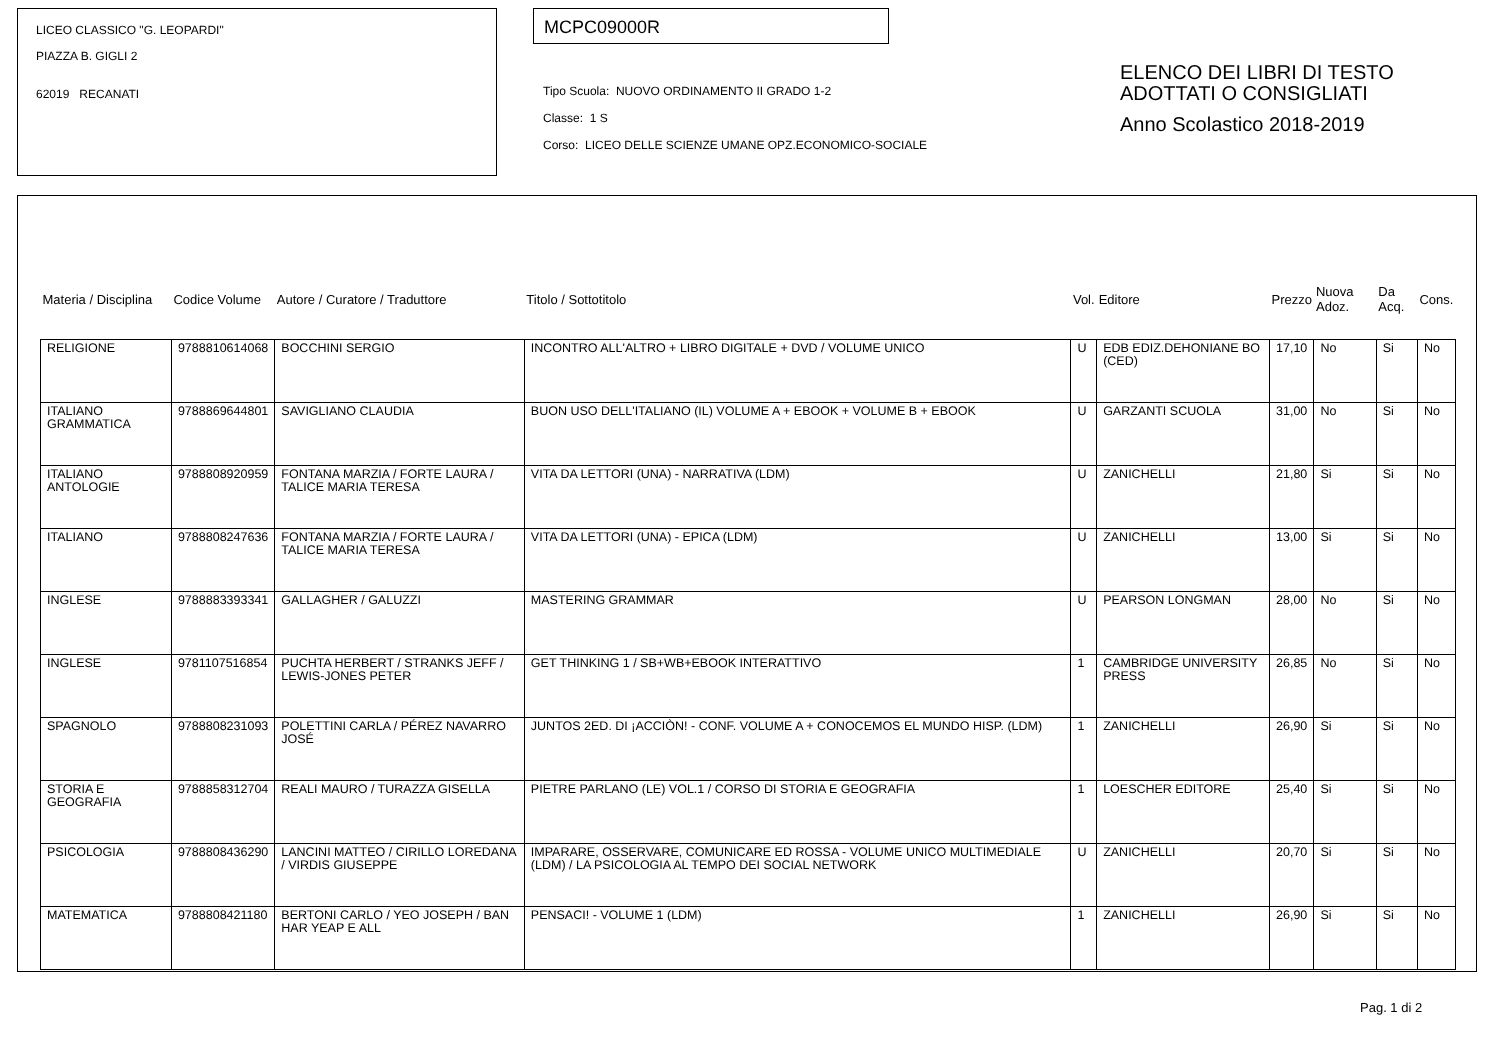LICEO CLASSICO "G. LEOPARDI"
PIAZZA B. GIGLI 2
62019 RECANATI
MCPC09000R
Tipo Scuola: NUOVO ORDINAMENTO II GRADO 1-2
Classe: 1 S
Corso: LICEO DELLE SCIENZE UMANE OPZ.ECONOMICO-SOCIALE
ELENCO DEI LIBRI DI TESTO
ADOTTATI O CONSIGLIATI
Anno Scolastico 2018-2019
| Materia / Disciplina | Codice Volume | Autore / Curatore / Traduttore | Titolo / Sottotitolo | Vol. | Editore | Prezzo | Nuova Adoz. | Da Acq. | Cons. |
| --- | --- | --- | --- | --- | --- | --- | --- | --- | --- |
| RELIGIONE | 9788810614068 | BOCCHINI SERGIO | INCONTRO ALL'ALTRO + LIBRO DIGITALE + DVD / VOLUME UNICO | U | EDB EDIZ.DEHONIANE BO (CED) | 17,10 | No | Si | No |
| ITALIANO GRAMMATICA | 9788869644801 | SAVIGLIANO CLAUDIA | BUON USO DELL'ITALIANO (IL) VOLUME A + EBOOK + VOLUME B + EBOOK | U | GARZANTI SCUOLA | 31,00 | No | Si | No |
| ITALIANO ANTOLOGIE | 9788808920959 | FONTANA MARZIA / FORTE LAURA / TALICE MARIA TERESA | VITA DA LETTORI (UNA) - NARRATIVA (LDM) | U | ZANICHELLI | 21,80 | Si | Si | No |
| ITALIANO | 9788808247636 | FONTANA MARZIA / FORTE LAURA / TALICE MARIA TERESA | VITA DA LETTORI (UNA) - EPICA (LDM) | U | ZANICHELLI | 13,00 | Si | Si | No |
| INGLESE | 9788883393341 | GALLAGHER / GALUZZI | MASTERING GRAMMAR | U | PEARSON LONGMAN | 28,00 | No | Si | No |
| INGLESE | 9781107516854 | PUCHTA HERBERT / STRANKS JEFF / LEWIS-JONES PETER | GET THINKING 1 / SB+WB+EBOOK INTERATTIVO | 1 | CAMBRIDGE UNIVERSITY PRESS | 26,85 | No | Si | No |
| SPAGNOLO | 9788808231093 | POLETTINI CARLA / PÉREZ NAVARRO JOSÉ | JUNTOS 2ED. DI ¡ACCIÒN! - CONF. VOLUME A + CONOCEMOS EL MUNDO HISP. (LDM) | 1 | ZANICHELLI | 26,90 | Si | Si | No |
| STORIA E GEOGRAFIA | 9788858312704 | REALI MAURO / TURAZZA GISELLA | PIETRE PARLANO (LE) VOL.1 / CORSO DI STORIA E GEOGRAFIA | 1 | LOESCHER EDITORE | 25,40 | Si | Si | No |
| PSICOLOGIA | 9788808436290 | LANCINI MATTEO / CIRILLO LOREDANA / VIRDIS GIUSEPPE | IMPARARE, OSSERVARE, COMUNICARE ED ROSSA - VOLUME UNICO MULTIMEDIALE (LDM) / LA PSICOLOGIA AL TEMPO DEI SOCIAL NETWORK | U | ZANICHELLI | 20,70 | Si | Si | No |
| MATEMATICA | 9788808421180 | BERTONI CARLO / YEO JOSEPH / BAN HAR YEAP E ALL | PENSACI! - VOLUME 1 (LDM) | 1 | ZANICHELLI | 26,90 | Si | Si | No |
Pag. 1 di 2